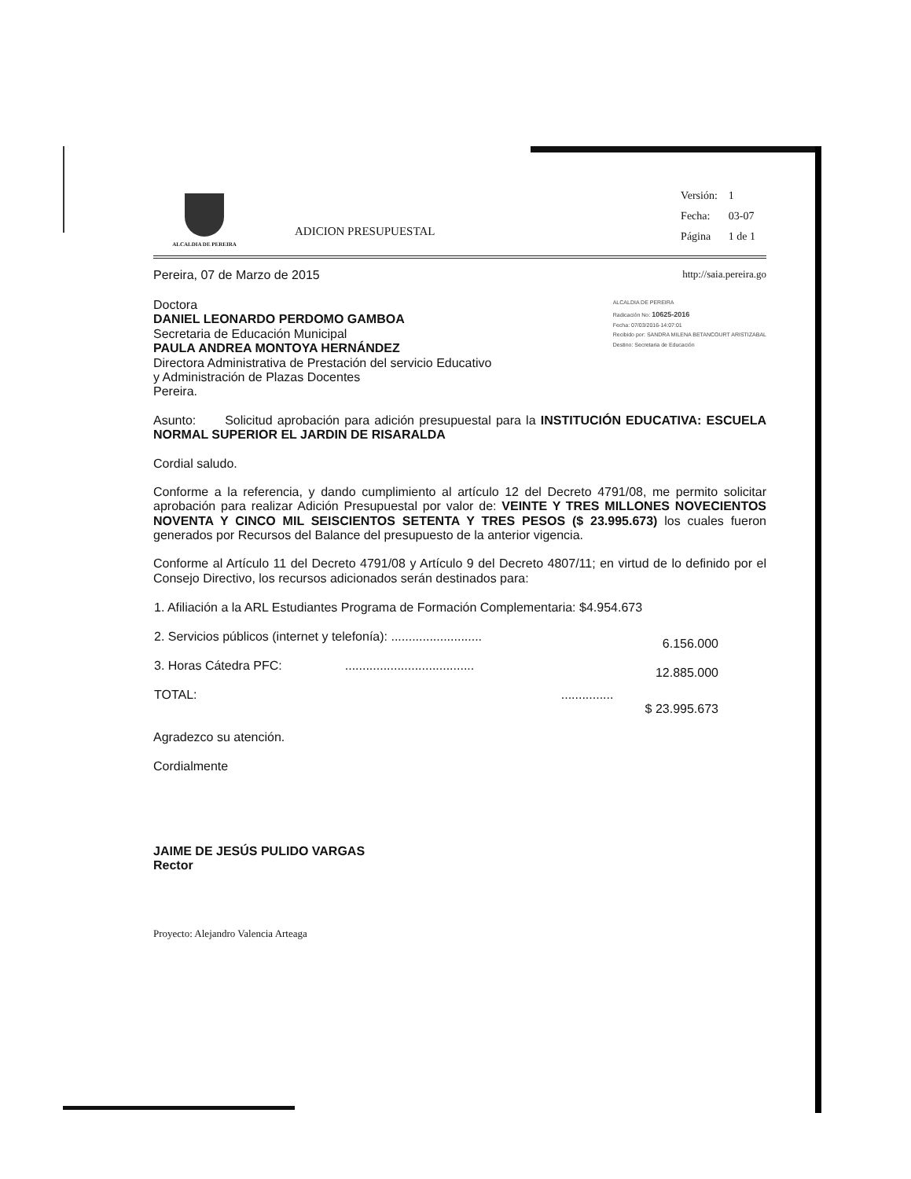ALCALDIA DE PEREIRA
ADICION PRESUPUESTAL
| Versión: | 1 |
| Fecha: | 03-07 |
| Página | 1 de 1 |
Pereira, 07 de Marzo de 2015 http://saia.pereira.go
Doctora
DANIEL LEONARDO PERDOMO GAMBOA
Secretaria de Educación Municipal
PAULA ANDREA MONTOYA HERNÁNDEZ
Directora Administrativa de Prestación del servicio Educativo
y Administración de Plazas Docentes
Pereira.
ALCALDIA DE PEREIRA
Radicación No: 10625-2016
Fecha: 07/03/2016-14:07:01
Recibido por: SANDRA MILENA BETANCOURT ARISTIZABAL
Destino: Secretaria de Educación
Asunto: Solicitud aprobación para adición presupuestal para la INSTITUCIÓN EDUCATIVA: ESCUELA NORMAL SUPERIOR EL JARDIN DE RISARALDA
Cordial saludo.
Conforme a la referencia, y dando cumplimiento al artículo 12 del Decreto 4791/08, me permito solicitar aprobación para realizar Adición Presupuestal por valor de: VEINTE Y TRES MILLONES NOVECIENTOS NOVENTA Y CINCO MIL SEISCIENTOS SETENTA Y TRES PESOS ($ 23.995.673) los cuales fueron generados por Recursos del Balance del presupuesto de la anterior vigencia.
Conforme al Artículo 11 del Decreto 4791/08 y Artículo 9 del Decreto 4807/11; en virtud de lo definido por el Consejo Directivo, los recursos adicionados serán destinados para:
| 1. Afiliación a la ARL Estudiantes Programa de Formación Complementaria: $4.954.673 | |
| 2. Servicios públicos (internet y telefonía): .......................... | 6.156.000 |
| 3. Horas Cátedra PFC: ..................................... | 12.885.000 |
| TOTAL: ............... | $ 23.995.673 |
Agradezco su atención.
Cordialmente
JAIME DE JESÚS PULIDO VARGAS
Rector
Proyecto: Alejandro Valencia Arteaga